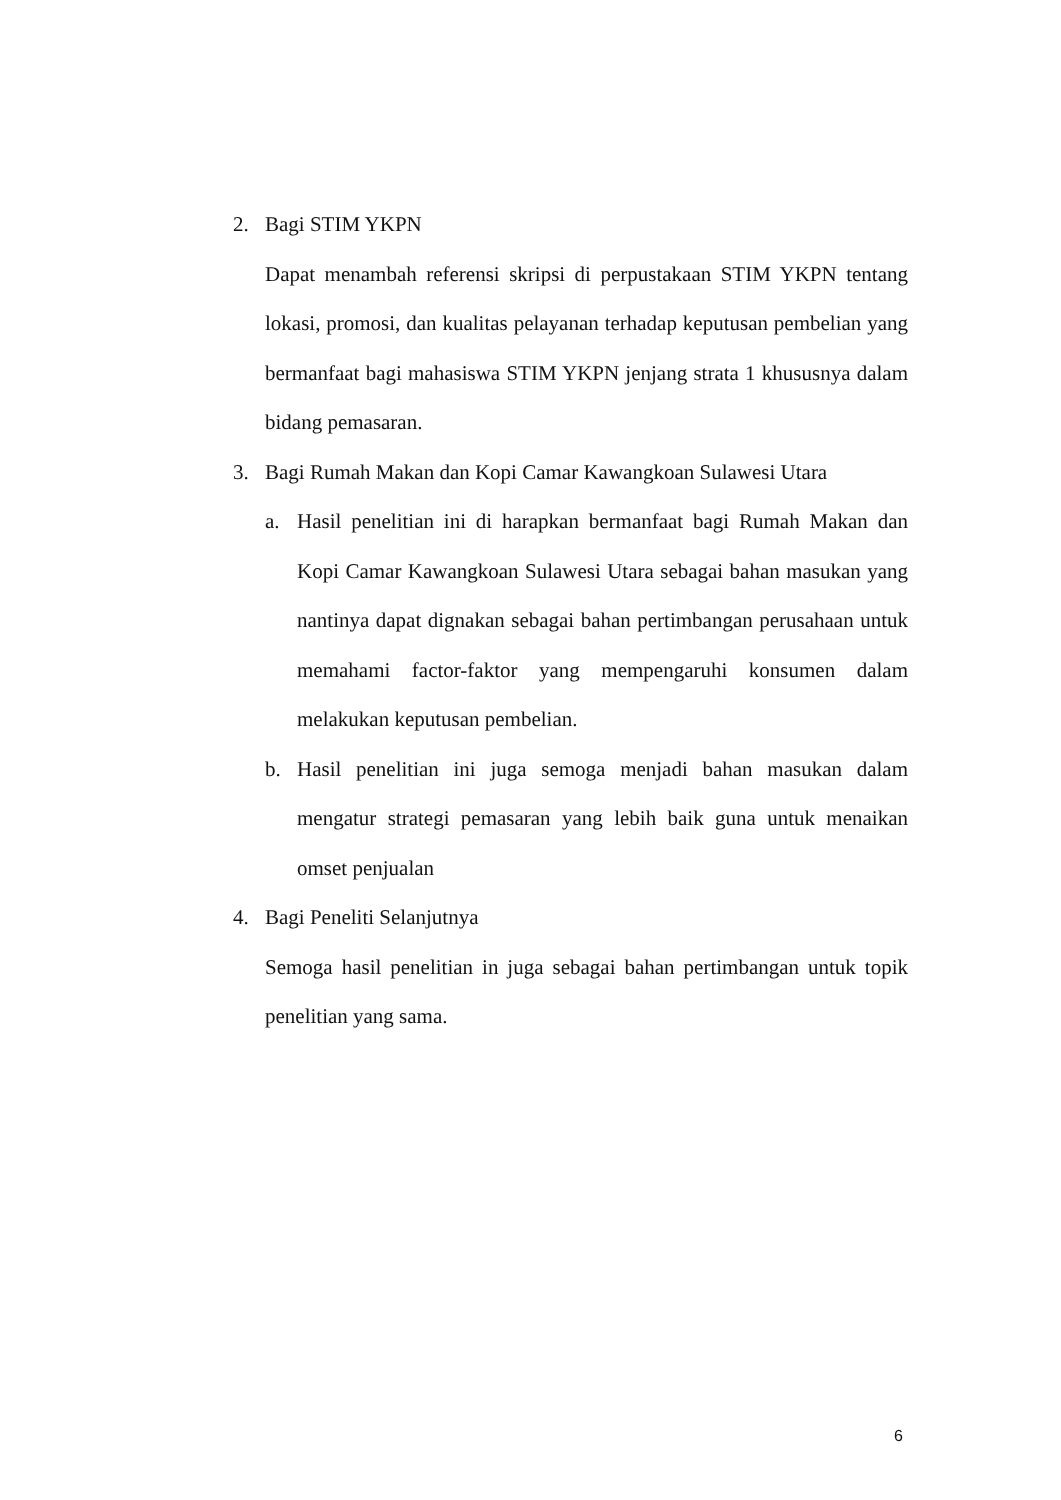2. Bagi STIM YKPN
Dapat menambah referensi skripsi di perpustakaan STIM YKPN tentang lokasi, promosi, dan kualitas pelayanan terhadap keputusan pembelian yang bermanfaat bagi mahasiswa STIM YKPN jenjang strata 1 khususnya dalam bidang pemasaran.
3. Bagi Rumah Makan dan Kopi Camar Kawangkoan Sulawesi Utara
a. Hasil penelitian ini di harapkan bermanfaat bagi Rumah Makan dan Kopi Camar Kawangkoan Sulawesi Utara sebagai bahan masukan yang nantinya dapat dignakan sebagai bahan pertimbangan perusahaan untuk memahami factor-faktor yang mempengaruhi konsumen dalam melakukan keputusan pembelian.
b. Hasil penelitian ini juga semoga menjadi bahan masukan dalam mengatur strategi pemasaran yang lebih baik guna untuk menaikan omset penjualan
4. Bagi Peneliti Selanjutnya
Semoga hasil penelitian in juga sebagai bahan pertimbangan untuk topik penelitian yang sama.
6